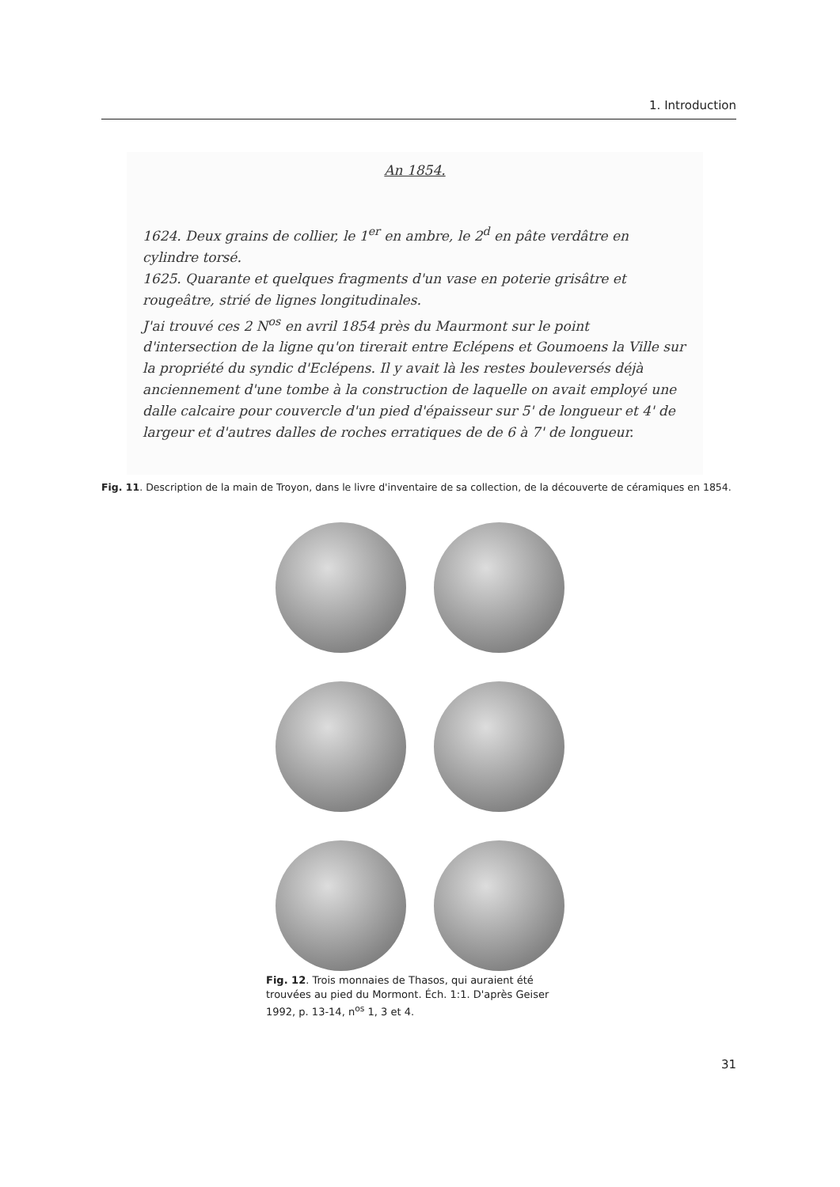1. Introduction
An 1854.
1624. Deux grains de collier, le 1<sup>er</sup> en ambre, le 2<sup>d</sup> en pâte verdâtre en cylindre torsé.
1625. Quarante et quelques fragments d'un vase en poterie grisâtre et rougeâtre, strié de lignes longitudinales.
J'ai trouvé ces 2 N<sup>os</sup> en avril 1854 près du Maurmont sur le point d'intersection de la ligne qu'on tirerait entre Eclépens et Goumoens la Ville sur la propriété du syndic d'Eclépens. Il y avait là les restes bouleversés déjà anciennement d'une tombe à la construction de laquelle on avait employé une dalle calcaire pour couvercle d'un pied d'épaisseur sur 5' de longueur et 4' de largeur et d'autres dalles de roches erratiques de de 6 à 7' de longueur.
Fig. 11. Description de la main de Troyon, dans le livre d'inventaire de sa collection, de la découverte de céramiques en 1854.
Fig. 12. Trois monnaies de Thasos, qui auraient été trouvées au pied du Mormont. Éch. 1:1. D'après Geiser 1992, p. 13-14, n<sup>os</sup> 1, 3 et 4.
31